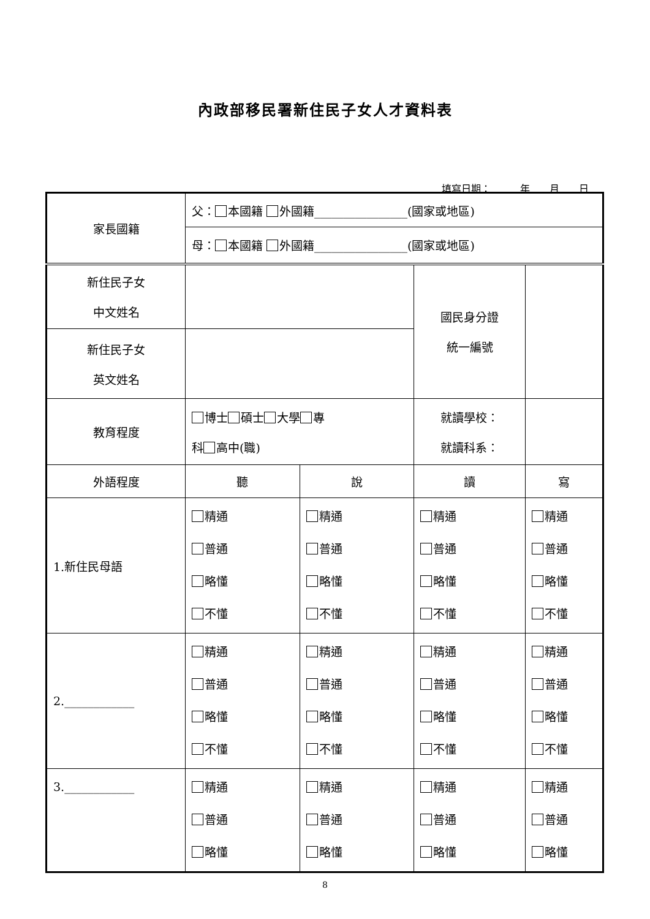內政部移民署新住民子女人才資料表
填寫日期：　　　年　　月　　日
| 家長國籍 | 父： 本國籍 外國籍________________(國家或地區) | | | |
| | 母： 本國籍 外國籍________________(國家或地區) | | | |
| 新住民子女 中文姓名 | | | 國民身分證 統一編號 | |
| 新住民子女 英文姓名 | | | | |
| 教育程度 | 博士 碩士 大學 專 科 高中(職) | | 就讀學校： 就讀科系： | |
| 外語程度 | 聽 | 說 | 讀 | 寫 |
| 1.新住民母語 | 精通 普通 略懂 不懂 | 精通 普通 略懂 不懂 | 精通 普通 略懂 不懂 | 精通 普通 略懂 不懂 |
| 2.____________ | 精通 普通 略懂 不懂 | 精通 普通 略懂 不懂 | 精通 普通 略懂 不懂 | 精通 普通 略懂 不懂 |
| 3.____________ | 精通 普通 略懂 | 精通 普通 略懂 | 精通 普通 略懂 | 精通 普通 略懂 |
8